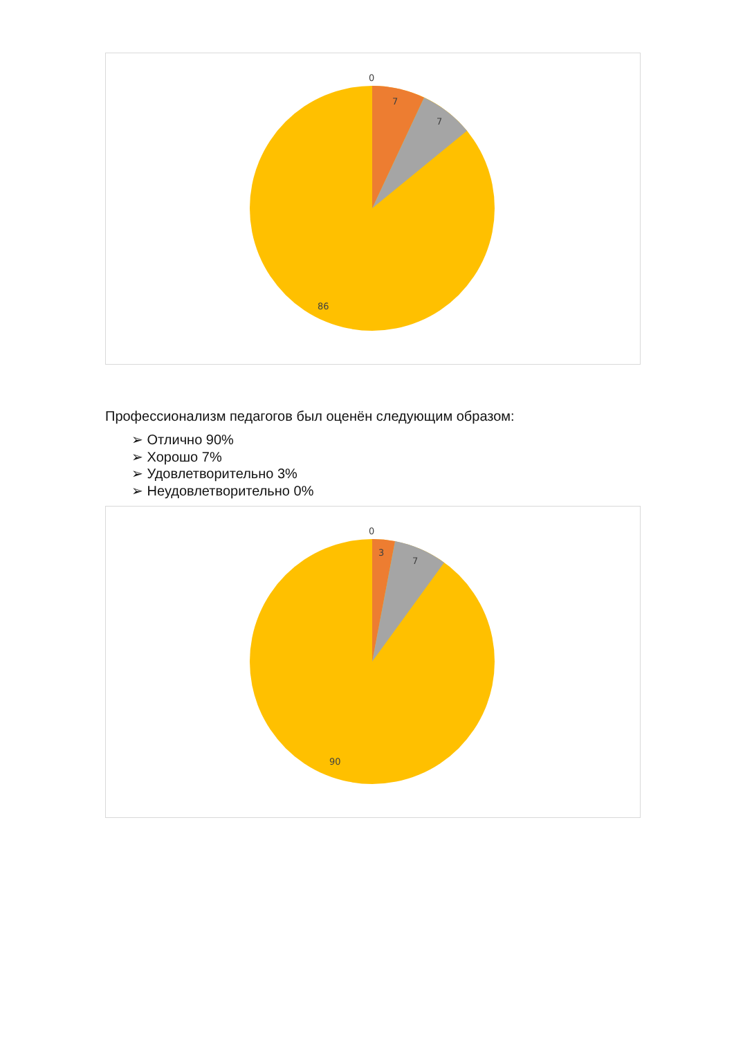0
7
7
86
Профессионализм педагогов был оценён следующим образом:
➢ Отлично 90%
➢ Хорошо 7%
➢ Удовлетворительно 3%
➢ Неудовлетворительно 0%
0
3
7
90